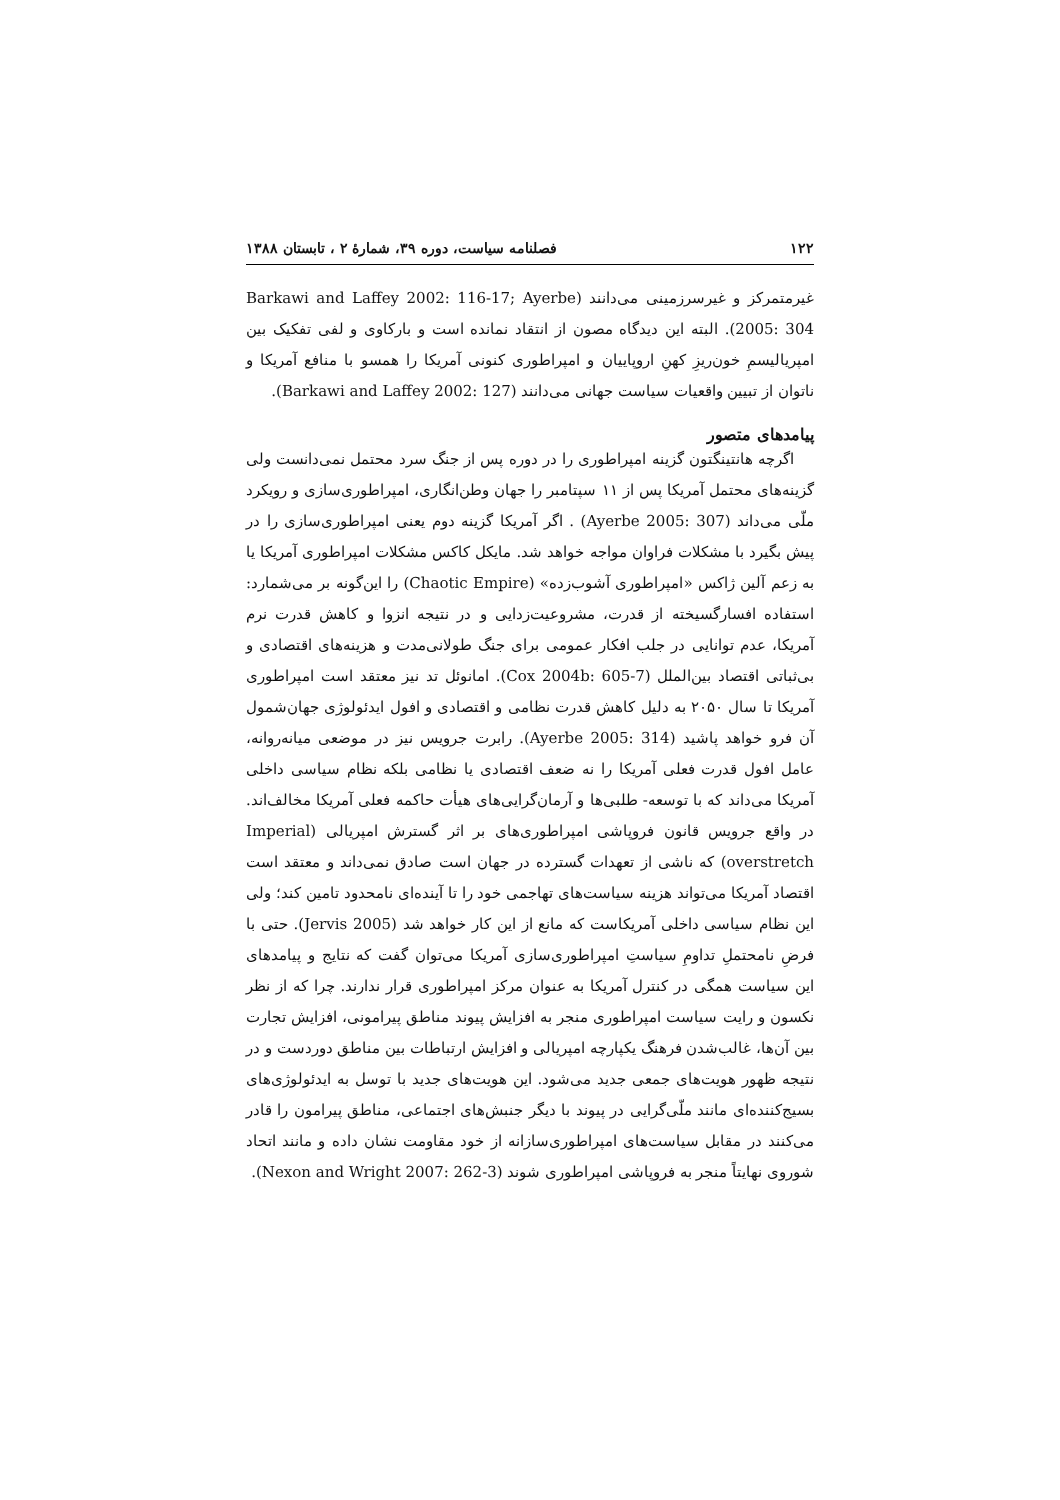۱۲۲ فصلنامه سیاست، دوره ۳۹، شمارهٔ ۲ ، تابستان ۱۳۸۸
غیرمتمرکز و غیرسرزمینی می‌دانند (Barkawi and Laffey 2002: 116-17; Ayerbe 2005: 304). البته این دیدگاه مصون از انتقاد نمانده است و بارکاوی و لفی تفکیک بین امپریالیسمِ خون‌ریزِ کهنِ اروپاییان و امپراطوری کنونی آمریکا را همسو با منافع آمریکا و ناتوان از تبیین واقعیات سیاست جهانی می‌دانند (Barkawi and Laffey 2002: 127).
پیامدهای متصور
اگرچه هانتینگتون گزینه امپراطوری را در دوره پس از جنگ سرد محتمل نمی‌دانست ولی گزینه‌های محتمل آمریکا پس از ۱۱ سپتامبر را جهان وطن‌انگاری، امپراطوری‌سازی و رویکرد ملّی می‌داند (Ayerbe 2005: 307) . اگر آمریکا گزینه دوم یعنی امپراطوری‌سازی را در پیش بگیرد با مشکلات فراوان مواجه خواهد شد. مایکل کاکس مشکلات امپراطوری آمریکا یا به زعم آلین ژاکس «امپراطوری آشوب‌زده» (Chaotic Empire) را این‌گونه بر می‌شمارد: استفاده افسارگسیخته از قدرت، مشروعیت‌زدایی و در نتیجه انزوا و کاهش قدرت نرم آمریکا، عدم توانایی در جلب افکار عمومی برای جنگ طولانی‌مدت و هزینه‌های اقتصادی و بی‌ثباتی اقتصاد بین‌الملل (Cox 2004b: 605-7). امانوئل تد نیز معتقد است امپراطوری آمریکا تا سال ۲۰۵۰ به دلیل کاهش قدرت نظامی و اقتصادی و افول ایدئولوژی جهان‌شمول آن فرو خواهد پاشید (Ayerbe 2005: 314). رابرت جرویس نیز در موضعی میانه‌روانه، عامل افول قدرت فعلی آمریکا را نه ضعف اقتصادی یا نظامی بلکه نظام سیاسی داخلی آمریکا می‌داند که با توسعه- طلبی‌ها و آرمان‌گرایی‌های هیأت حاکمه فعلی آمریکا مخالف‌اند. در واقع جرویس قانون فروپاشی امپراطوری‌های بر اثر گسترش امپریالی (Imperial overstretch) که ناشی از تعهدات گسترده در جهان است صادق نمی‌داند و معتقد است اقتصاد آمریکا می‌تواند هزینه سیاست‌های تهاجمی خود را تا آینده‌ای نامحدود تامین کند؛ ولی این نظام سیاسی داخلی آمریکاست که مانع از این کار خواهد شد (Jervis 2005). حتی با فرضِ نامحتملِ تداومِ سیاستِ امپراطوری‌سازی آمریکا می‌توان گفت که نتایج و پیامدهای این سیاست همگی در کنترل آمریکا به عنوان مرکز امپراطوری قرار ندارند. چرا که از نظر نکسون و رایت سیاست امپراطوری منجر به افزایش پیوند مناطق پیرامونی، افزایش تجارت بین آن‌ها، غالب‌شدن فرهنگ یکپارچه امپریالی و افزایش ارتباطات بین مناطق دوردست و در نتیجه ظهور هویت‌های جمعی جدید می‌شود. این هویت‌های جدید با توسل به ایدئولوژی‌های بسیج‌کننده‌ای مانند ملّی‌گرایی در پیوند با دیگر جنبش‌های اجتماعی، مناطق پیرامون را قادر می‌کنند در مقابل سیاست‌های امپراطوری‌سازانه از خود مقاومت نشان داده و مانند اتحاد شوروی نهایتاً منجر به فروپاشی امپراطوری شوند (Nexon and Wright 2007: 262-3).